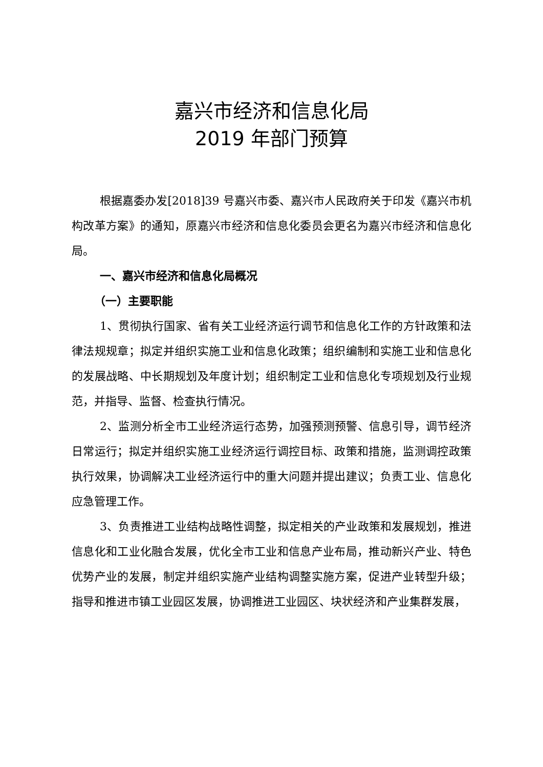嘉兴市经济和信息化局
2019 年部门预算
根据嘉委办发[2018]39 号嘉兴市委、嘉兴市人民政府关于印发《嘉兴市机构改革方案》的通知，原嘉兴市经济和信息化委员会更名为嘉兴市经济和信息化局。
一、嘉兴市经济和信息化局概况
（一）主要职能
1、贯彻执行国家、省有关工业经济运行调节和信息化工作的方针政策和法律法规规章；拟定并组织实施工业和信息化政策；组织编制和实施工业和信息化的发展战略、中长期规划及年度计划；组织制定工业和信息化专项规划及行业规范，并指导、监督、检查执行情况。
2、监测分析全市工业经济运行态势，加强预测预警、信息引导，调节经济日常运行；拟定并组织实施工业经济运行调控目标、政策和措施，监测调控政策执行效果，协调解决工业经济运行中的重大问题并提出建议；负责工业、信息化应急管理工作。
3、负责推进工业结构战略性调整，拟定相关的产业政策和发展规划，推进信息化和工业化融合发展，优化全市工业和信息产业布局，推动新兴产业、特色优势产业的发展，制定并组织实施产业结构调整实施方案，促进产业转型升级；指导和推进市镇工业园区发展，协调推进工业园区、块状经济和产业集群发展，